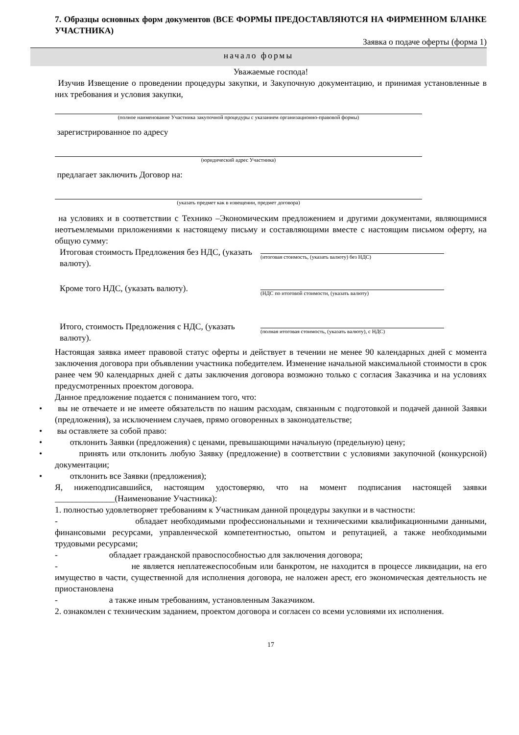7. Образцы основных форм документов (ВСЕ ФОРМЫ ПРЕДОСТАВЛЯЮТСЯ НА ФИРМЕННОМ БЛАНКЕ УЧАСТНИКА)
Заявка о подаче оферты (форма 1)
начало формы
Уважаемые господа!
Изучив Извещение о проведении процедуры закупки, и Закупочную документацию, и принимая установленные в них требования и условия закупки,
(полное наименование Участника закупочной процедуры с указанием организационно-правовой формы)
зарегистрированное по адресу
(юридический адрес Участника)
предлагает заключить Договор на:
(указать предмет как в извещении, предмет договора)
на условиях и в соответствии с Технико –Экономическим предложением и другими документами, являющимися неотъемлемыми приложениями к настоящему письму и составляющими вместе с настоящим письмом оферту, на общую сумму:
Итоговая стоимость Предложения без НДС, (указать валюту).
(итоговая стоимость, (указать валюту) без НДС)
Кроме того НДС, (указать валюту).
(НДС по итоговой стоимости, (указать валюту)
Итого, стоимость Предложения с НДС, (указать валюту).
(полная итоговая стоимость, (указать валюту), с НДС)
Настоящая заявка имеет правовой статус оферты и действует в течении не менее 90 календарных дней с момента заключения договора при объявлении участника победителем. Изменение начальной максимальной стоимости в срок ранее чем 90 календарных дней с даты заключения договора возможно только с согласия Заказчика и на условиях предусмотренных проектом договора.
Данное предложение подается с пониманием того, что:
• вы не отвечаете и не имеете обязательств по нашим расходам, связанным с подготовкой и подачей данной Заявки (предложения), за исключением случаев, прямо оговоренных в законодательстве;
• вы оставляете за собой право:
• отклонить Заявки (предложения) с ценами, превышающими начальную (предельную) цену;
• принять или отклонить любую Заявку (предложение) в соответствии с условиями закупочной (конкурсной) документации;
• отклонить все Заявки (предложения);
Я, нижеподписавшийся, настоящим удостоверяю, что на момент подписания настоящей заявки ______________(Наименование Участника):
1. полностью удовлетворяет требованиям к Участникам данной процедуры закупки и в частности:
- обладает необходимыми профессиональными и техническими квалификационными данными, финансовыми ресурсами, управленческой компетентностью, опытом и репутацией, а также необходимыми трудовыми ресурсами;
- обладает гражданской правоспособностью для заключения договора;
- не является неплатежеспособным или банкротом, не находится в процессе ликвидации, на его имущество в части, существенной для исполнения договора, не наложен арест, его экономическая деятельность не приостановлена
- а также иным требованиям, установленным Заказчиком.
2. ознакомлен с техническим заданием, проектом договора и согласен со всеми условиями их исполнения.
17